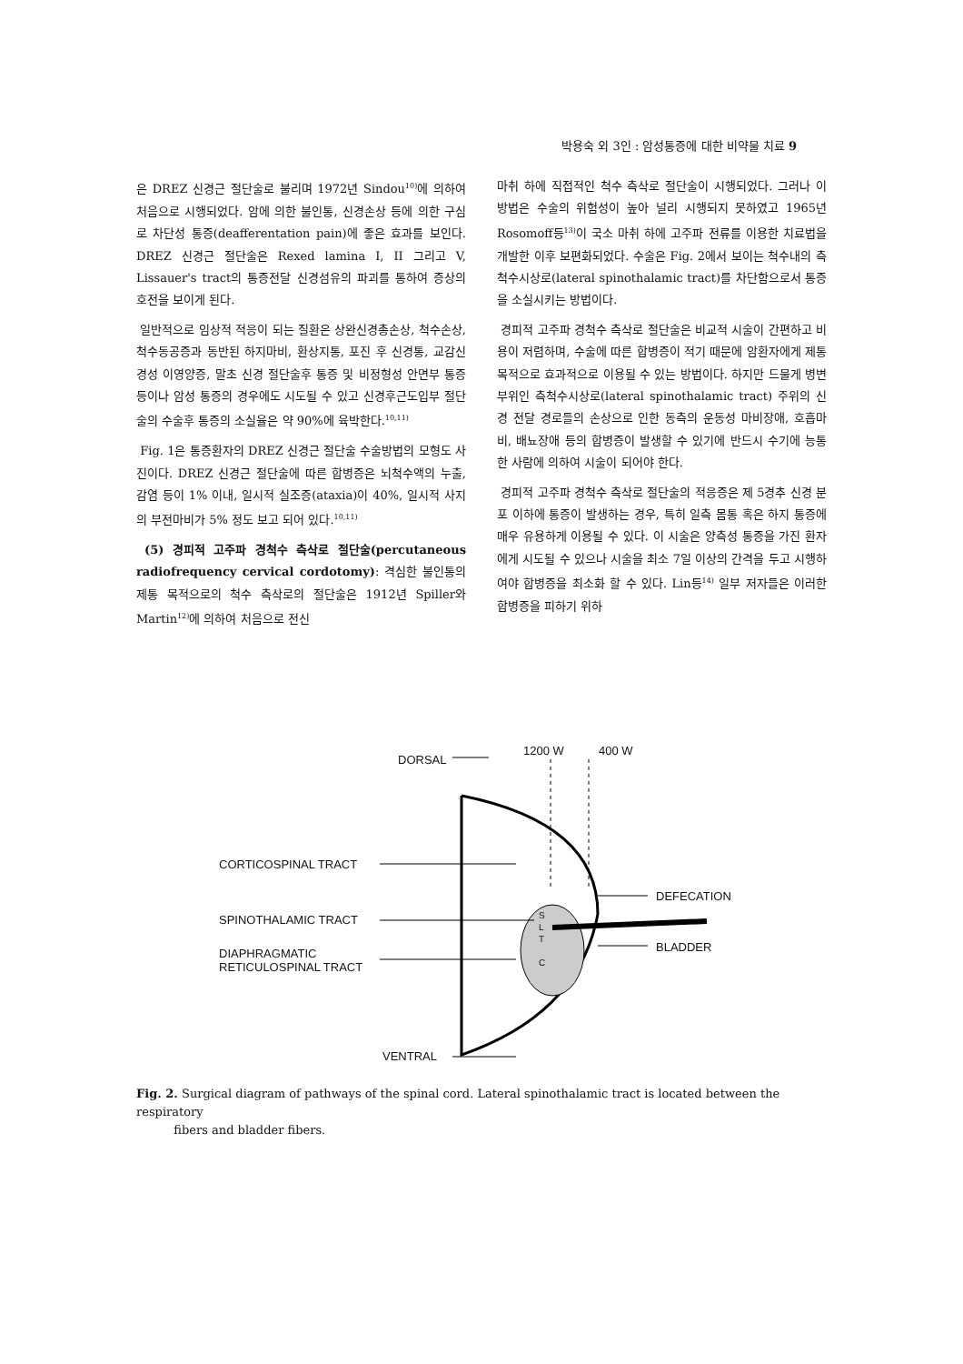박용숙 외 3인 : 암성통증에 대한 비약물 치료 9
은 DREZ 신경근 절단술로 불리며 1972년 Sindou<sup>10)</sup>에 의하여 처음으로 시행되었다. 암에 의한 불인통, 신경손상 등에 의한 구심로 차단성 통증(deafferentation pain)에 좋은 효과를 보인다. DREZ 신경근 절단술은 Rexed lamina I, II 그리고 V, Lissauer's tract의 통증전달 신경섬유의 파괴를 통하여 증상의 호전을 보이게 된다.
일반적으로 임상적 적응이 되는 질환은 상완신경총손상, 척수손상, 척수동공증과 동반된 하지마비, 환상지통, 포진 후 신경통, 교감신경성 이영양증, 말초 신경 절단술후 통증 및 비정형성 안면부 통증 등이나 암성 통증의 경우에도 시도될 수 있고 신경후근도입부 절단술의 수술후 통증의 소실율은 약 90%에 육박한다.<sup>10,11)</sup>
Fig. 1은 통증환자의 DREZ 신경근 절단술 수술방법의 모형도 사진이다. DREZ 신경근 절단술에 따른 합병증은 뇌척수액의 누출, 감염 등이 1% 이내, 일시적 실조증(ataxia)이 40%, 일시적 사지의 부전마비가 5% 정도 보고 되어 있다.<sup>10,11)</sup>
(5) 경피적 고주파 경척수 측삭로 절단술(percutaneous radiofrequency cervical cordotomy): 격심한 불인통의 제통 목적으로의 척수 측삭로의 절단술은 1912년 Spiller와 Martin<sup>12)</sup>에 의하여 처음으로 전신
마취 하에 직접적인 척수 측삭로 절단술이 시행되었다. 그러나 이 방법은 수술의 위험성이 높아 널리 시행되지 못하였고 1965년 Rosomoff등<sup>13)</sup>이 국소 마취 하에 고주파 전류를 이용한 치료법을 개발한 이후 보편화되었다. 수술은 Fig. 2에서 보이는 척수내의 측척수시상로(lateral spinothalamic tract)를 차단함으로서 통증을 소실시키는 방법이다.
경피적 고주파 경척수 측삭로 절단술은 비교적 시술이 간편하고 비용이 저렴하며, 수술에 따른 합병증이 적기 때문에 암환자에게 제통 목적으로 효과적으로 이용될 수 있는 방법이다. 하지만 드물게 병변부위인 측척수시상로(lateral spinothalamic tract) 주위의 신경 전달 경로들의 손상으로 인한 동측의 운동성 마비장애, 호흡마비, 배뇨장애 등의 합병증이 발생할 수 있기에 반드시 수기에 능통한 사람에 의하여 시술이 되어야 한다.
경피적 고주파 경척수 측삭로 절단술의 적응증은 제 5경추 신경 분포 이하에 통증이 발생하는 경우, 특히 일측 몸통 혹은 하지 통증에 매우 유용하게 이용될 수 있다. 이 시술은 양측성 통증을 가진 환자에게 시도될 수 있으나 시술을 최소 7일 이상의 간격을 두고 시행하여야 합병증을 최소화 할 수 있다. Lin등<sup>14)</sup> 일부 저자들은 이러한 합병증을 피하기 위하
DORSAL
1200 W 400 W
CORTICOSPINAL TRACT
DEFECATION
SPINOTHALAMIC TRACT
BLADDER
DIAPHRAGMATIC
RETICULOSPINAL TRACT
S
L
T
C
VENTRAL
Fig. 2. Surgical diagram of pathways of the spinal cord. Lateral spinothalamic tract is located between the respiratory
fibers and bladder fibers.